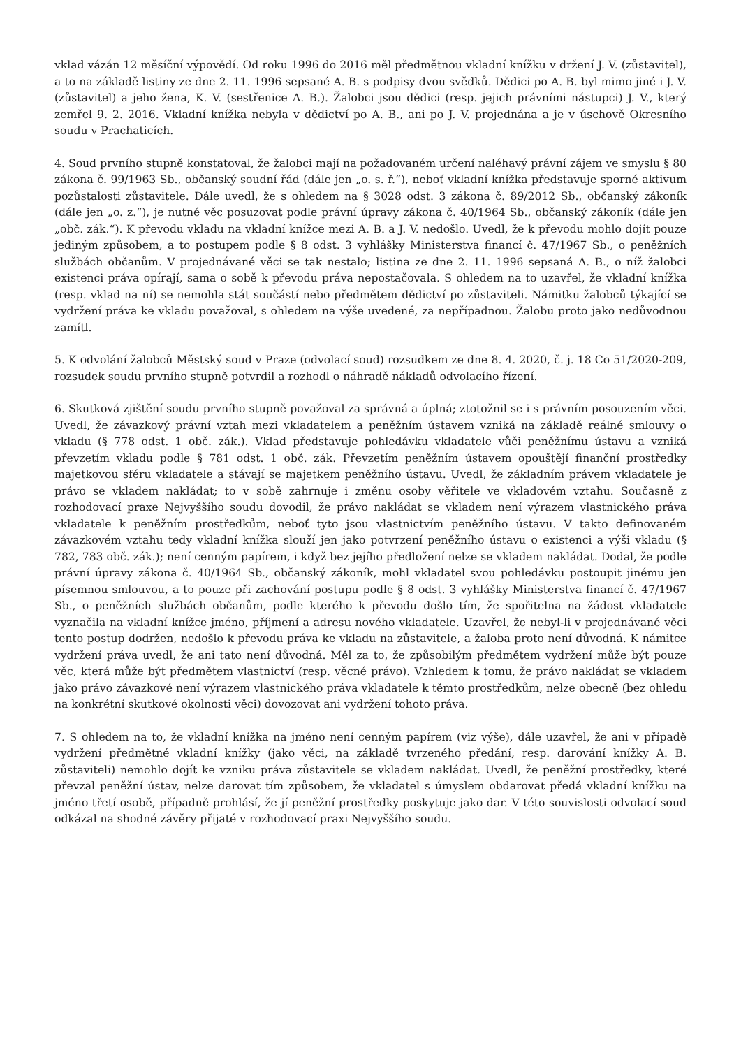vklad vázán 12 měsíční výpovědí. Od roku 1996 do 2016 měl předmětnou vkladní knížku v držení J. V. (zůstavitel), a to na základě listiny ze dne 2. 11. 1996 sepsané A. B. s podpisy dvou svědků. Dědici po A. B. byl mimo jiné i J. V. (zůstavitel) a jeho žena, K. V. (sestřenice A. B.). Žalobci jsou dědici (resp. jejich právními nástupci) J. V., který zemřel 9. 2. 2016. Vkladní knížka nebyla v dědictví po A. B., ani po J. V. projednána a je v úschově Okresního soudu v Prachaticích.
4. Soud prvního stupně konstatoval, že žalobci mají na požadovaném určení naléhavý právní zájem ve smyslu § 80 zákona č. 99/1963 Sb., občanský soudní řád (dále jen „o. s. ř.“), neboť vkladní knížka představuje sporné aktivum pozůstalosti zůstavitele. Dále uvedl, že s ohledem na § 3028 odst. 3 zákona č. 89/2012 Sb., občanský zákoník (dále jen „o. z.“), je nutné věc posuzovat podle právní úpravy zákona č. 40/1964 Sb., občanský zákoník (dále jen „obč. zák.“). K převodu vkladu na vkladní knížce mezi A. B. a J. V. nedošlo. Uvedl, že k převodu mohlo dojít pouze jediným způsobem, a to postupem podle § 8 odst. 3 vyhlášky Ministerstva financí č. 47/1967 Sb., o peněžních službách občanům. V projednávané věci se tak nestalo; listina ze dne 2. 11. 1996 sepsaná A. B., o níž žalobci existenci práva opírají, sama o sobě k převodu práva nepostačovala. S ohledem na to uzavřel, že vkladní knížka (resp. vklad na ní) se nemohla stát součástí nebo předmětem dědictví po zůstaviteli. Námitku žalobců týkající se vydržení práva ke vkladu považoval, s ohledem na výše uvedené, za nepřípadnou. Žalobu proto jako nedůvodnou zamítl.
5. K odvolání žalobců Městský soud v Praze (odvolací soud) rozsudkem ze dne 8. 4. 2020, č. j. 18 Co 51/2020-209, rozsudek soudu prvního stupně potvrdil a rozhodl o náhradě nákladů odvolacího řízení.
6. Skutková zjištění soudu prvního stupně považoval za správná a úplná; ztotožnil se i s právním posouzením věci. Uvedl, že závazkový právní vztah mezi vkladatelem a peněžním ústavem vzniká na základě reálné smlouvy o vkladu (§ 778 odst. 1 obč. zák.). Vklad představuje pohledávku vkladatele vůči peněžnímu ústavu a vzniká převzetím vkladu podle § 781 odst. 1 obč. zák. Převzetím peněžním ústavem opouštějí finanční prostředky majetkovou sféru vkladatele a stávají se majetkem peněžního ústavu. Uvedl, že základním právem vkladatele je právo se vkladem nakládat; to v sobě zahrnuje i změnu osoby věřitele ve vkladovém vztahu. Současně z rozhodovací praxe Nejvyššího soudu dovodil, že právo nakládat se vkladem není výrazem vlastnického práva vkladatele k peněžním prostředkům, neboť tyto jsou vlastnictvím peněžního ústavu. V takto definovaném závazkovém vztahu tedy vkladní knížka slouží jen jako potvrzení peněžního ústavu o existenci a výši vkladu (§ 782, 783 obč. zák.); není cenným papírem, i když bez jejího předložení nelze se vkladem nakládat. Dodal, že podle právní úpravy zákona č. 40/1964 Sb., občanský zákoník, mohl vkladatel svou pohledávku postoupit jinému jen písemnou smlouvou, a to pouze při zachování postupu podle § 8 odst. 3 vyhlášky Ministerstva financí č. 47/1967 Sb., o peněžních službách občanům, podle kterého k převodu došlo tím, že spořitelna na žádost vkladatele vyznačila na vkladní knížce jméno, příjmení a adresu nového vkladatele. Uzavřel, že nebyl-li v projednávané věci tento postup dodržen, nedošlo k převodu práva ke vkladu na zůstavitele, a žaloba proto není důvodná. K námitce vydržení práva uvedl, že ani tato není důvodná. Měl za to, že způsobilým předmětem vydržení může být pouze věc, která může být předmětem vlastnictví (resp. věcné právo). Vzhledem k tomu, že právo nakládat se vkladem jako právo závazkové není výrazem vlastnického práva vkladatele k těmto prostředkům, nelze obecně (bez ohledu na konkrétní skutkové okolnosti věci) dovozovat ani vydržení tohoto práva.
7. S ohledem na to, že vkladní knížka na jméno není cenným papírem (viz výše), dále uzavřel, že ani v případě vydržení předmětné vkladní knížky (jako věci, na základě tvrzeného předání, resp. darování knížky A. B. zůstaviteli) nemohlo dojít ke vzniku práva zůstavitele se vkladem nakládat. Uvedl, že peněžní prostředky, které převzal peněžní ústav, nelze darovat tím způsobem, že vkladatel s úmyslem obdarovat předá vkladní knížku na jméno třetí osobě, případně prohlásí, že jí peněžní prostředky poskytuje jako dar. V této souvislosti odvolací soud odkázal na shodné závěry přijaté v rozhodovací praxi Nejvyššího soudu.